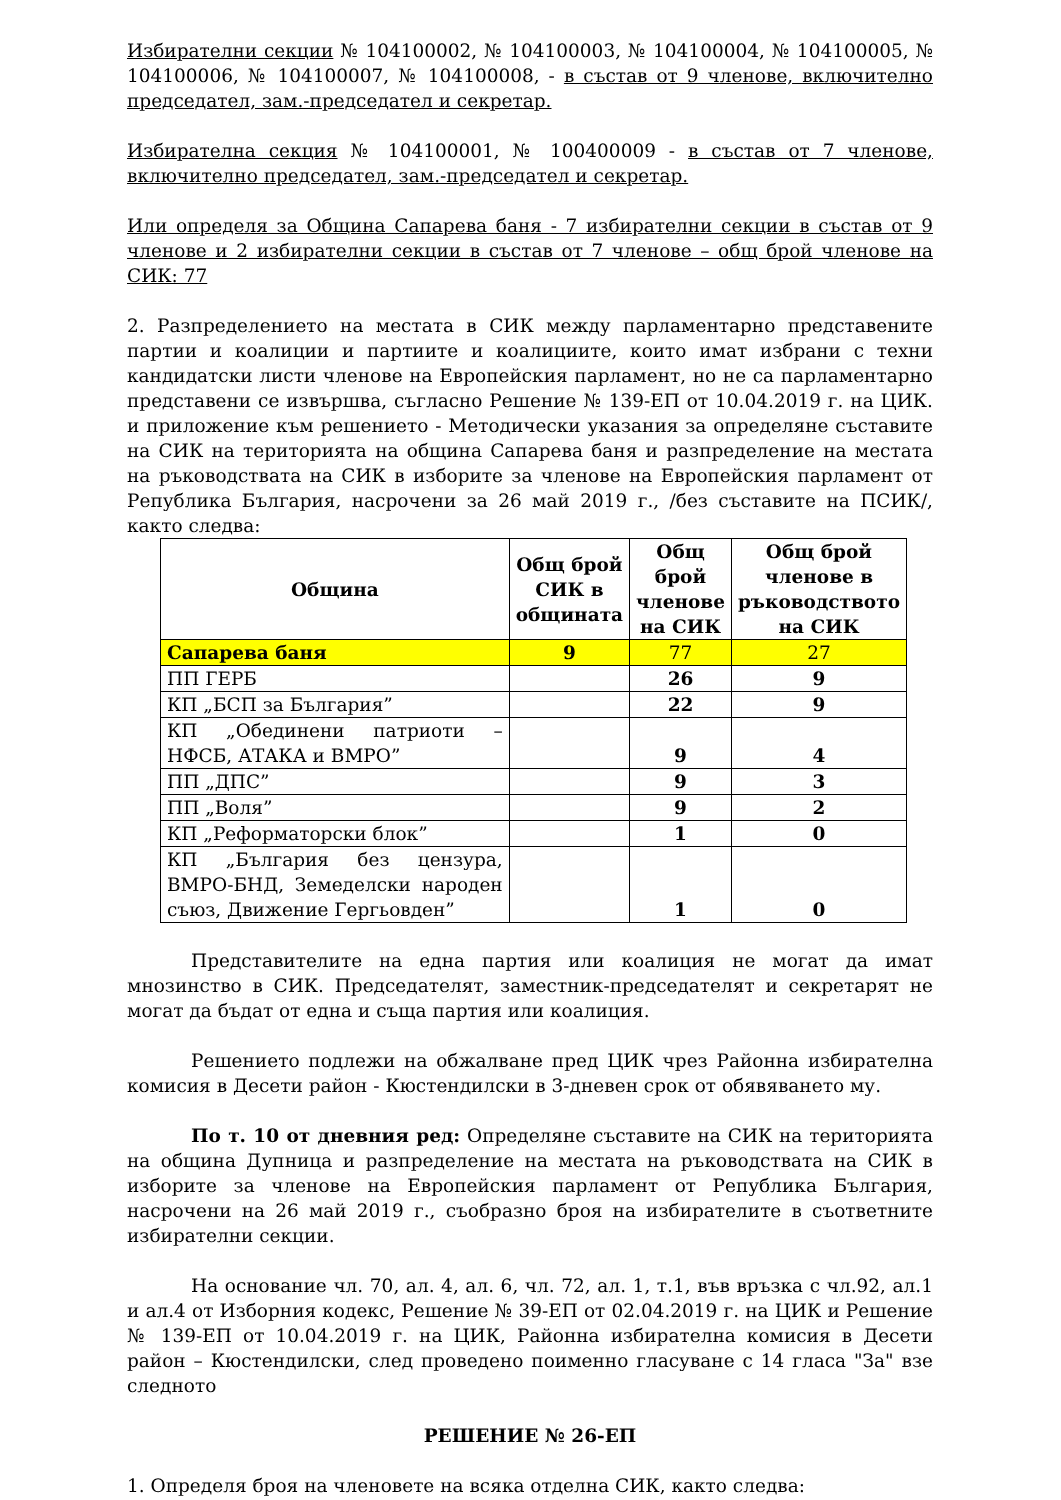Избирателни секции № 104100002, № 104100003, № 104100004, № 104100005, № 104100006, № 104100007, № 104100008, - в състав от 9 членове, включително председател, зам.-председател и секретар.
Избирателна секция № 104100001, № 100400009 - в състав от 7 членове, включително председател, зам.-председател и секретар.
Или определя за Община Сапарева баня - 7 избирателни секции в състав от 9 членове и 2 избирателни секции в състав от 7 членове – общ брой членове на СИК: 77
2. Разпределението на местата в СИК между парламентарно представените партии и коалиции и партиите и коалициите, които имат избрани с техни кандидатски листи членове на Европейския парламент, но не са парламентарно представени се извършва, съгласно Решение № 139-ЕП от 10.04.2019 г. на ЦИК. и приложение към решението - Методически указания за определяне съставите на СИК на територията на община Сапарева баня и разпределение на местата на ръководствата на СИК в изборите за членове на Европейския парламент от Република България, насрочени за 26 май 2019 г., /без съставите на ПСИК/, както следва:
| Община | Общ брой СИК в общината | Общ брой членове на СИК | Общ брой членове в ръководството на СИК |
| --- | --- | --- | --- |
| Сапарева баня | 9 | 77 | 27 |
| ПП ГЕРБ | | 26 | 9 |
| КП „БСП за България” | | 22 | 9 |
| КП „Обединени патриоти – НФСБ, АТАКА и ВМРО” | | 9 | 4 |
| ПП „ДПС” | | 9 | 3 |
| ПП „Воля” | | 9 | 2 |
| КП „Реформаторски блок” | | 1 | 0 |
| КП „България без цензура, ВМРО-БНД, Земеделски народен съюз, Движение Гергьовден” | | 1 | 0 |
Представителите на една партия или коалиция не могат да имат мнозинство в СИК. Председателят, заместник-председателят и секретарят не могат да бъдат от една и съща партия или коалиция.
Решението подлежи на обжалване пред ЦИК чрез Районна избирателна комисия в Десети район - Кюстендилски в 3-дневен срок от обявяването му.
По т. 10 от дневния ред: Определяне съставите на СИК на територията на община Дупница и разпределение на местата на ръководствата на СИК в изборите за членове на Европейския парламент от Република България, насрочени на 26 май 2019 г., съобразно броя на избирателите в съответните избирателни секции.
На основание чл. 70, ал. 4, ал. 6, чл. 72, ал. 1, т.1, във връзка с чл.92, ал.1 и ал.4 от Изборния кодекс, Решение № 39-ЕП от 02.04.2019 г. на ЦИК и Решение № 139-ЕП от 10.04.2019 г. на ЦИК, Районна избирателна комисия в Десети район – Кюстендилски, след проведено поименно гласуване с 14 гласа "За" взе следното
РЕШЕНИЕ № 26-ЕП
1. Определя броя на членовете на всяка отделна СИК, както следва: